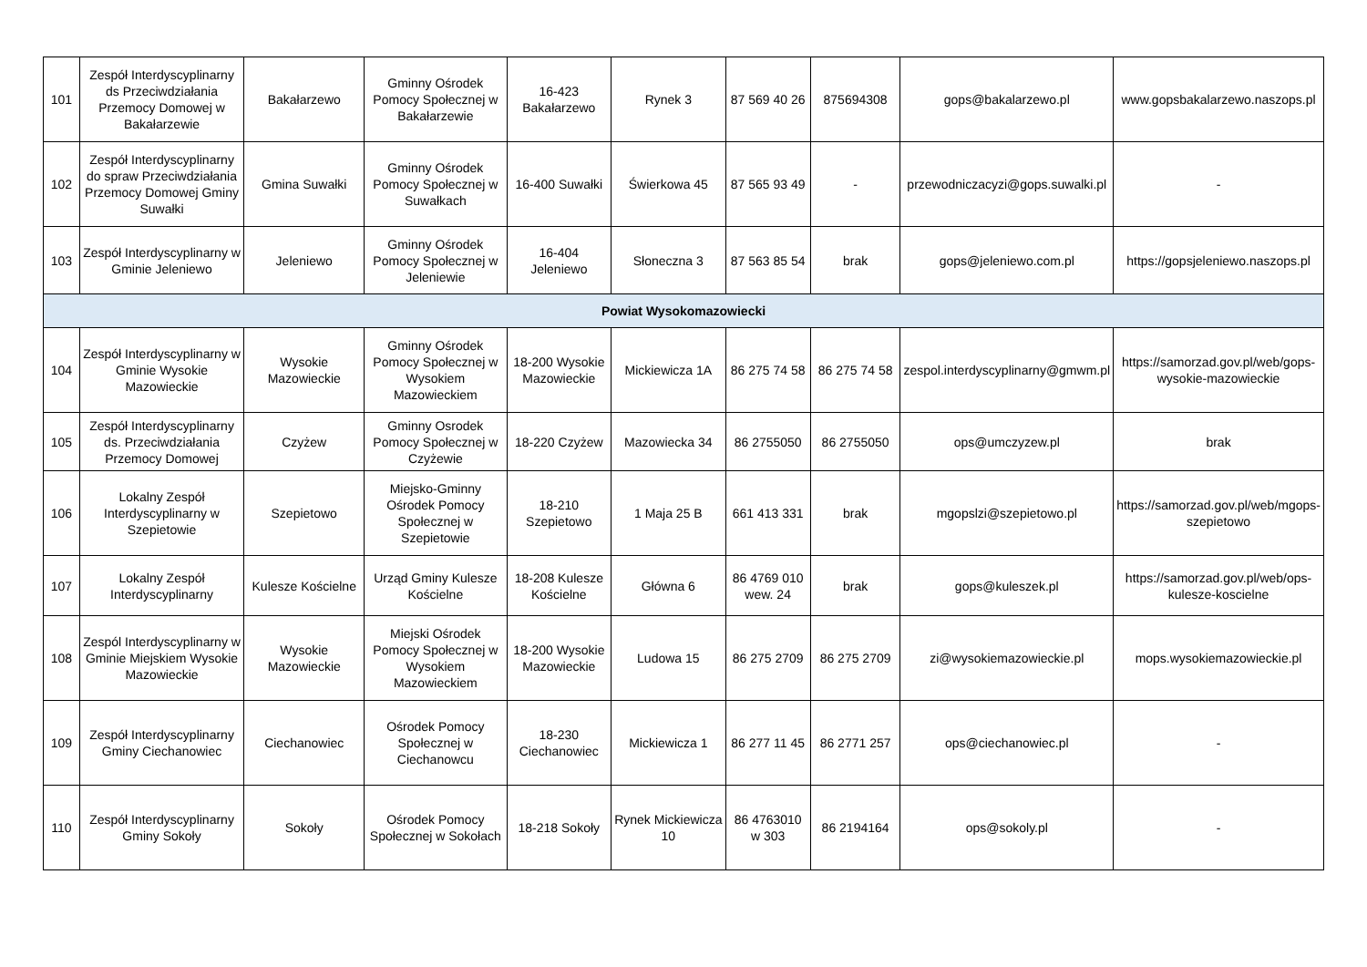| 101 | Zespół Interdyscyplinarny ds Przeciwdziałania Przemocy Domowej w Bakałarzewie | Bakałarzewo | Gminny Ośrodek Pomocy Społecznej w Bakałarzewie | 16-423 Bakałarzewo | Rynek 3 | 87 569 40 26 | 875694308 | gops@bakalarzewo.pl | www.gopsbakalarzewo.naszops.pl |
| 102 | Zespół Interdyscyplinarny do spraw Przeciwdziałania Przemocy Domowej Gminy Suwałki | Gmina Suwałki | Gminny Ośrodek Pomocy Społecznej w Suwałkach | 16-400 Suwałki | Świerkowa 45 | 87 565 93 49 | - | przewodniczacyzi@gops.suwalki.pl | - |
| 103 | Zespół Interdyscyplinarny w Gminie Jeleniewo | Jeleniewo | Gminny Ośrodek Pomocy Społecznej w Jeleniewie | 16-404 Jeleniewo | Słoneczna 3 | 87 563 85 54 | brak | gops@jeleniewo.com.pl | https://gopsjeleniewo.naszops.pl |
| Powiat Wysokomazowiecki | | | | | | | | | |
| 104 | Zespół Interdyscyplinarny w Gminie Wysokie Mazowieckie | Wysokie Mazowieckie | Gminny Ośrodek Pomocy Społecznej w Wysokiem Mazowieckiem | 18-200 Wysokie Mazowieckie | Mickiewicza 1A | 86 275 74 58 | 86 275 74 58 | zespol.interdyscyplinarny@gmwm.pl | https://samorzad.gov.pl/web/gops-wysokie-mazowieckie |
| 105 | Zespół Interdyscyplinarny ds. Przeciwdziałania Przemocy Domowej | Czyżew | Gminny Osrodek Pomocy Społecznej w Czyżewie | 18-220 Czyżew | Mazowiecka 34 | 86 2755050 | 86 2755050 | ops@umczyzew.pl | brak |
| 106 | Lokalny Zespół Interdyscyplinarny w Szepietowie | Szepietowo | Miejsko-Gminny Ośrodek Pomocy Społecznej w Szepietowie | 18-210 Szepietowo | 1 Maja 25 B | 661 413 331 | brak | mgopslzi@szepietowo.pl | https://samorzad.gov.pl/web/mgops-szepietowo |
| 107 | Lokalny Zespół Interdyscyplinarny | Kulesze Kościelne | Urząd Gminy Kulesze Kościelne | 18-208 Kulesze Kościelne | Główna 6 | 86 4769 010 wew. 24 | brak | gops@kuleszek.pl | https://samorzad.gov.pl/web/ops-kulesze-koscielne |
| 108 | Zespól Interdyscyplinarny w Gminie Miejskiem Wysokie Mazowieckie | Wysokie Mazowieckie | Miejski Ośrodek Pomocy Społecznej w Wysokiem Mazowieckiem | 18-200 Wysokie Mazowieckie | Ludowa 15 | 86 275 2709 | 86 275 2709 | zi@wysokiemazowieckie.pl | mops.wysokiemazowieckie.pl |
| 109 | Zespół Interdyscyplinarny Gminy Ciechanowiec | Ciechanowiec | Ośrodek Pomocy Społecznej w Ciechanowcu | 18-230 Ciechanowiec | Mickiewicza 1 | 86 277 11 45 | 86 2771 257 | ops@ciechanowiec.pl | - |
| 110 | Zespół Interdyscyplinarny Gminy Sokoły | Sokoły | Ośrodek Pomocy Społecznej w Sokołach | 18-218 Sokoły | Rynek Mickiewicza 10 | 86 4763010 w 303 | 86 2194164 | ops@sokoly.pl | - |